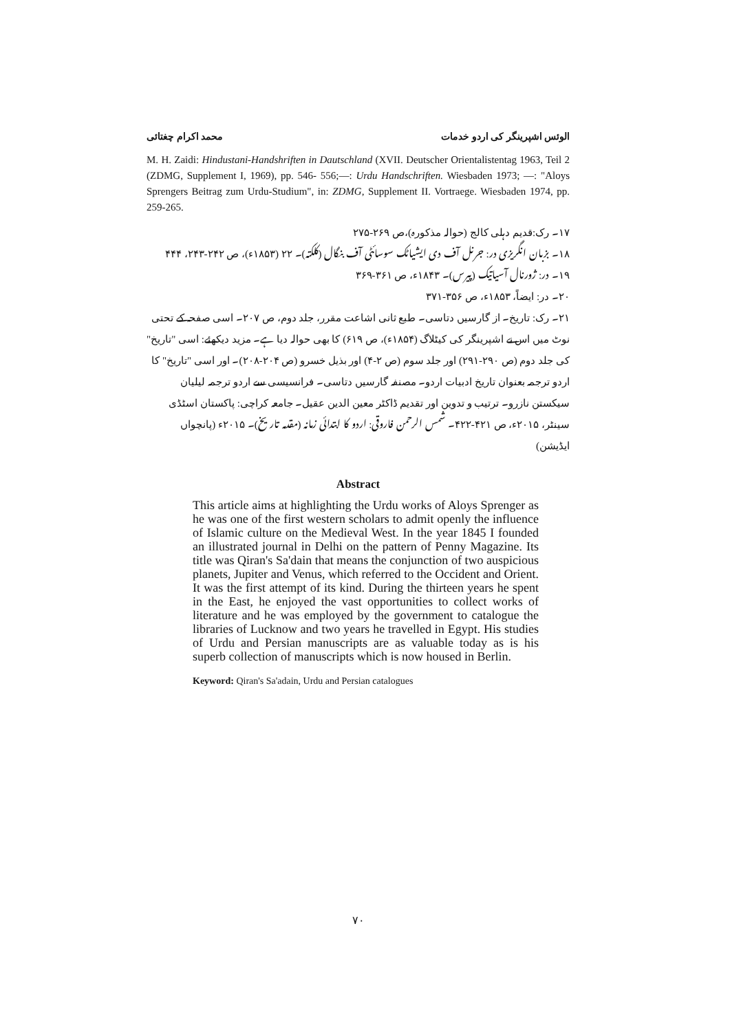محمد اکرام چغتائی الوئس اشپرینگر کی اردو خدمات
M. H. Zaidi: Hindustani-Handshriften in Dautschland (XVII. Deutscher Orientalistentag 1963, Teil 2 (ZDMG, Supplement I, 1969), pp. 546- 556;—: Urdu Handschriften. Wiesbaden 1973; —: "Aloys Sprengers Beitrag zum Urdu-Studium", in: ZDMG, Supplement II. Vortraege. Wiesbaden 1974, pp. 259-265.
۱۷۔ رک:قدیم دہلی کالج (حوالہ مذکورہ)،ص ۲۶۹-۲۷۵
۱۸۔ بزبان انگریزی در: جرنل آف دی ایشیاٹک سوسائٹی آف بنگال (کلکتہ)۔ ۲۲ (۱۸۵۳ء)، ص ۲۴۲-۲۴۳، ۴۴۴
۱۹۔ در: ژورنال آسیاتیک (پیرس)۔ ۱۸۴۳ء، ص ۳۶۱-۳۶۹
۲۰۔ در: ایضاً، ۱۸۵۳ء، ص ۳۵۶-۳۷۱
۲۱۔ رک: تاریخ۔ از گارسیں دتاسی۔ طبع ثانی اشاعت مقرر، جلد دوم، ص ۲۰۷۔ اسی صفحہ کے تحتی نوٹ میں اس نے اشپرینگر کی کیٹلاگ (۱۸۵۴ء)، ص ۶۱۹) کا بھی حوالہ دیا ہے۔ مزید دیکھئے: اسی "تاریخ" کی جلد دوم (ص ۲۹۰-۲۹۱) اور جلد سوم (ص ۲-۴) اور بذیل خسرو (ص ۲۰۴-۲۰۸)۔ اور اسی "تاریخ" کا اردو ترجمہ بعنوان تاریخ ادبیات اردو۔ مصنفہ گارسیں دتاسی۔ فرانسیسی سے اردو ترجمہ لیلیان سیکستن نازرو۔ ترتیب و تدوین اور تقدیم ڈاکٹر معین الدین عقیل۔ جامعہ کراچی: پاکستان اسٹڈی سینٹر، ۲۰۱۵ء، ص ۴۲۱-۴۲۲۔ شمس الرحمن فاروقی: اردو کا ابتدائی زمانہ (مقدمہ تاریخ)۔ ۲۰۱۵ء (پانچواں ایڈیشن)
Abstract
This article aims at highlighting the Urdu works of Aloys Sprenger as he was one of the first western scholars to admit openly the influence of Islamic culture on the Medieval West. In the year 1845 I founded an illustrated journal in Delhi on the pattern of Penny Magazine. Its title was Qiran's Sa'dain that means the conjunction of two auspicious planets, Jupiter and Venus, which referred to the Occident and Orient. It was the first attempt of its kind. During the thirteen years he spent in the East, he enjoyed the vast opportunities to collect works of literature and he was employed by the government to catalogue the libraries of Lucknow and two years he travelled in Egypt. His studies of Urdu and Persian manuscripts are as valuable today as is his superb collection of manuscripts which is now housed in Berlin.
Keyword: Qiran's Sa'adain, Urdu and Persian catalogues
۷۰